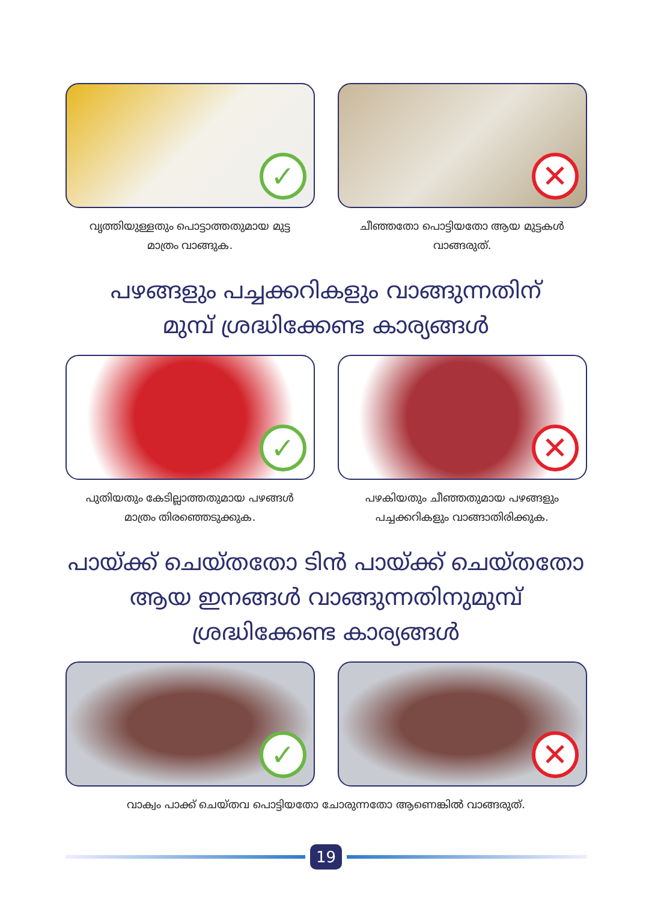✓
വൃത്തിയുള്ളതും പൊട്ടാത്തതുമായ മുട്ട
മാത്രം വാങ്ങുക.
✕
ചീഞ്ഞതോ പൊട്ടിയതോ ആയ മുട്ടകൾ
വാങ്ങരുത്.
പഴങ്ങളും പച്ചക്കറികളും വാങ്ങുന്നതിന്
മുമ്പ് ശ്രദ്ധിക്കേണ്ട കാര്യങ്ങൾ
✓
പുതിയതും കേടില്ലാത്തതുമായ പഴങ്ങൾ
മാത്രം തിരഞ്ഞെടുക്കുക.
✕
പഴകിയതും ചീഞ്ഞതുമായ പഴങ്ങളും
പച്ചക്കറികളും വാങ്ങാതിരിക്കുക.
പായ്ക്ക് ചെയ്തതോ ടിൻ പായ്ക്ക് ചെയ്തതോ
ആയ ഇനങ്ങൾ വാങ്ങുന്നതിനുമുമ്പ്
ശ്രദ്ധിക്കേണ്ട കാര്യങ്ങൾ
✓
✕
വാക്വം പാക്ക് ചെയ്തവ പൊട്ടിയതോ ചോരുന്നതോ ആണെങ്കിൽ വാങ്ങരുത്.
19